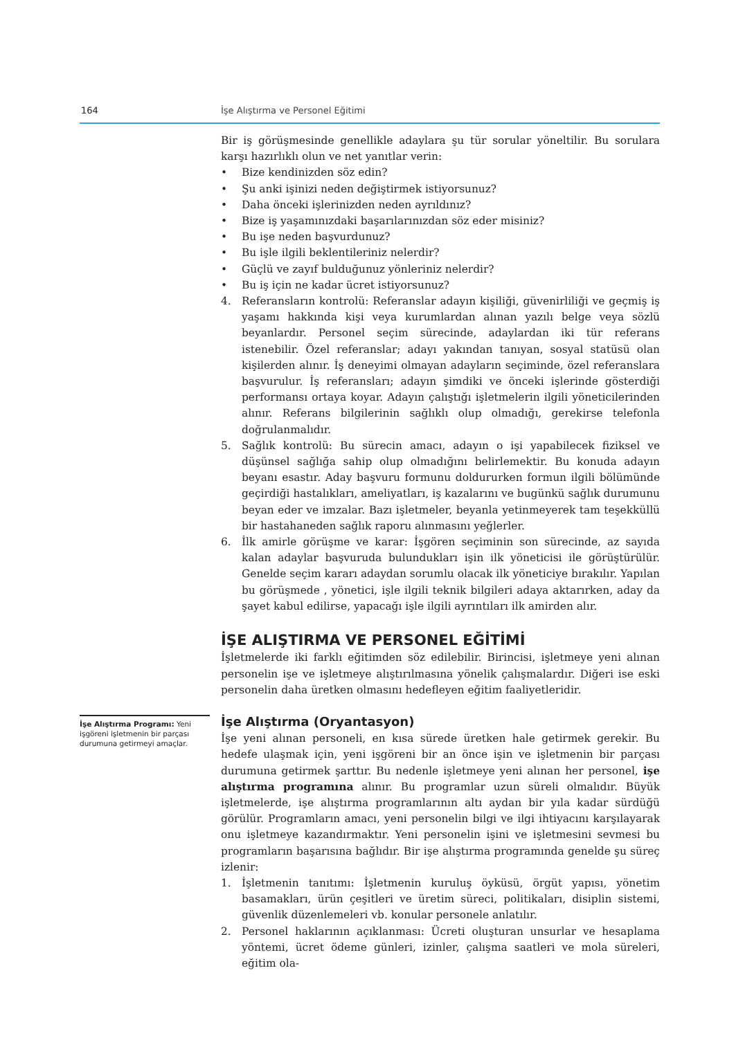164 İşe Alıştırma ve Personel Eğitimi
İşe Alıştırma Programı: Yeni işgöreni işletmenin bir parçası durumuna getirmeyi amaçlar.
Bir iş görüşmesinde genellikle adaylara şu tür sorular yöneltilir. Bu sorulara karşı hazırlıklı olun ve net yanıtlar verin:
• Bize kendinizden söz edin?
• Şu anki işinizi neden değiştirmek istiyorsunuz?
• Daha önceki işlerinizden neden ayrıldınız?
• Bize iş yaşamınızdaki başarılarınızdan söz eder misiniz?
• Bu işe neden başvurdunuz?
• Bu işle ilgili beklentileriniz nelerdir?
• Güçlü ve zayıf bulduğunuz yönleriniz nelerdir?
• Bu iş için ne kadar ücret istiyorsunuz?
4. Referansların kontrolü: Referanslar adayın kişiliği, güvenirliliği ve geçmiş iş yaşamı hakkında kişi veya kurumlardan alınan yazılı belge veya sözlü beyanlardır. Personel seçim sürecinde, adaylardan iki tür referans istenebilir. Özel referanslar; adayı yakından tanıyan, sosyal statüsü olan kişilerden alınır. İş deneyimi olmayan adayların seçiminde, özel referanslara başvurulur. İş referansları; adayın şimdiki ve önceki işlerinde gösterdiği performansı ortaya koyar. Adayın çalıştığı işletmelerin ilgili yöneticilerinden alınır. Referans bilgilerinin sağlıklı olup olmadığı, gerekirse telefonla doğrulanmalıdır.
5. Sağlık kontrolü: Bu sürecin amacı, adayın o işi yapabilecek fiziksel ve düşünsel sağlığa sahip olup olmadığını belirlemektir. Bu konuda adayın beyanı esastır. Aday başvuru formunu doldururken formun ilgili bölümünde geçirdiği hastalıkları, ameliyatları, iş kazalarını ve bugünkü sağlık durumunu beyan eder ve imzalar. Bazı işletmeler, beyanla yetinmeyerek tam teşekküllü bir hastahaneden sağlık raporu alınmasını yeğlerler.
6. İlk amirle görüşme ve karar: İşgören seçiminin son sürecinde, az sayıda kalan adaylar başvuruda bulundukları işin ilk yöneticisi ile görüştürülür. Genelde seçim kararı adaydan sorumlu olacak ilk yöneticiye bırakılır. Yapılan bu görüşmede , yönetici, işle ilgili teknik bilgileri adaya aktarırken, aday da şayet kabul edilirse, yapacağı işle ilgili ayrıntıları ilk amirden alır.
İŞE ALIŞTIRMA VE PERSONEL EĞİTİMİ
İşletmelerde iki farklı eğitimden söz edilebilir. Birincisi, işletmeye yeni alınan personelin işe ve işletmeye alıştırılmasına yönelik çalışmalardır. Diğeri ise eski personelin daha üretken olmasını hedefleyen eğitim faaliyetleridir.
İşe Alıştırma (Oryantasyon)
İşe yeni alınan personeli, en kısa sürede üretken hale getirmek gerekir. Bu hedefe ulaşmak için, yeni işgöreni bir an önce işin ve işletmenin bir parçası durumuna getirmek şarttır. Bu nedenle işletmeye yeni alınan her personel, işe alıştırma programına alınır. Bu programlar uzun süreli olmalıdır. Büyük işletmelerde, işe alıştırma programlarının altı aydan bir yıla kadar sürdüğü görülür. Programların amacı, yeni personelin bilgi ve ilgi ihtiyacını karşılayarak onu işletmeye kazandırmaktır. Yeni personelin işini ve işletmesini sevmesi bu programların başarısına bağlıdır. Bir işe alıştırma programında genelde şu süreç izlenir:
1. İşletmenin tanıtımı: İşletmenin kuruluş öyküsü, örgüt yapısı, yönetim basamakları, ürün çeşitleri ve üretim süreci, politikaları, disiplin sistemi, güvenlik düzenlemeleri vb. konular personele anlatılır.
2. Personel haklarının açıklanması: Ücreti oluşturan unsurlar ve hesaplama yöntemi, ücret ödeme günleri, izinler, çalışma saatleri ve mola süreleri, eğitim ola-